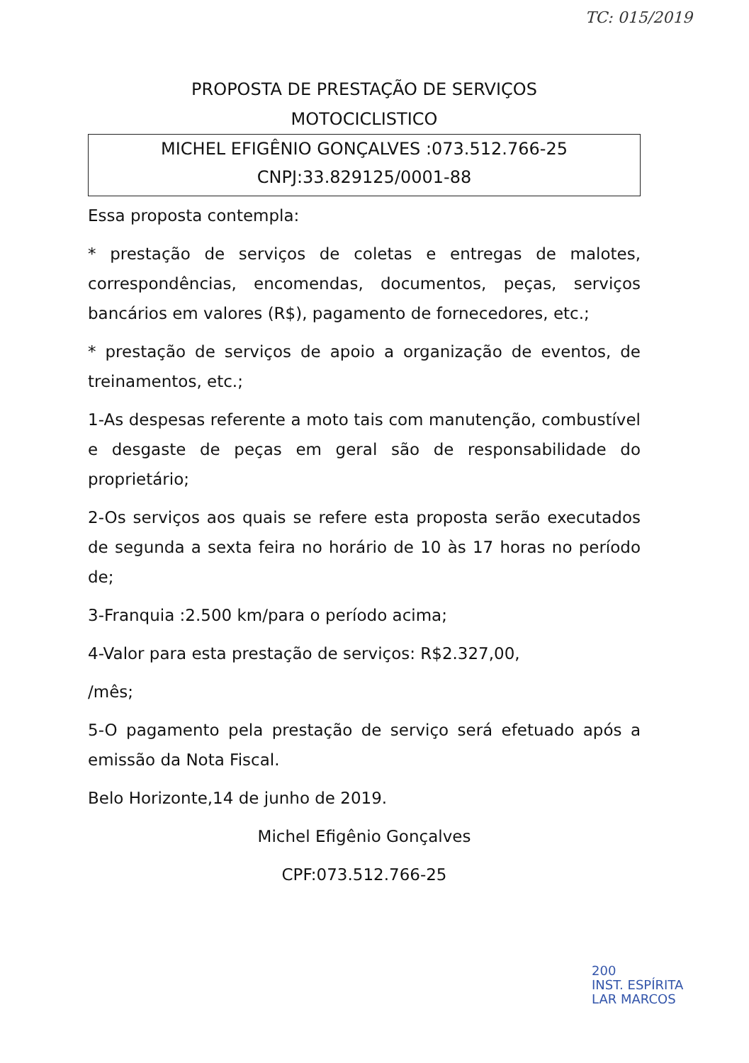TC: 015/2019
PROPOSTA DE PRESTAÇÃO DE SERVIÇOS
MOTOCICLISTICO
MICHEL EFIGÊNIO GONÇALVES :073.512.766-25
CNPJ:33.829125/0001-88
Essa proposta contempla:
* prestação de serviços de coletas e entregas de malotes, correspondências, encomendas, documentos, peças, serviços bancários em valores (R$), pagamento de fornecedores, etc.;
* prestação de serviços de apoio a organização de eventos, de treinamentos, etc.;
1-As despesas referente a moto tais com manutenção, combustível e desgaste de peças em geral são de responsabilidade do proprietário;
2-Os serviços aos quais se refere esta proposta serão executados de segunda a sexta feira no horário de 10 às 17 horas no período de;
3-Franquia :2.500 km/para o período acima;
4-Valor para esta prestação de serviços: R$2.327,00,
/mês;
5-O pagamento pela prestação de serviço será efetuado após a emissão da Nota Fiscal.
Belo Horizonte,14 de junho de 2019.
Michel Efigênio Gonçalves
CPF:073.512.766-25
200
INST. ESPÍRITA
LAR MARCOS